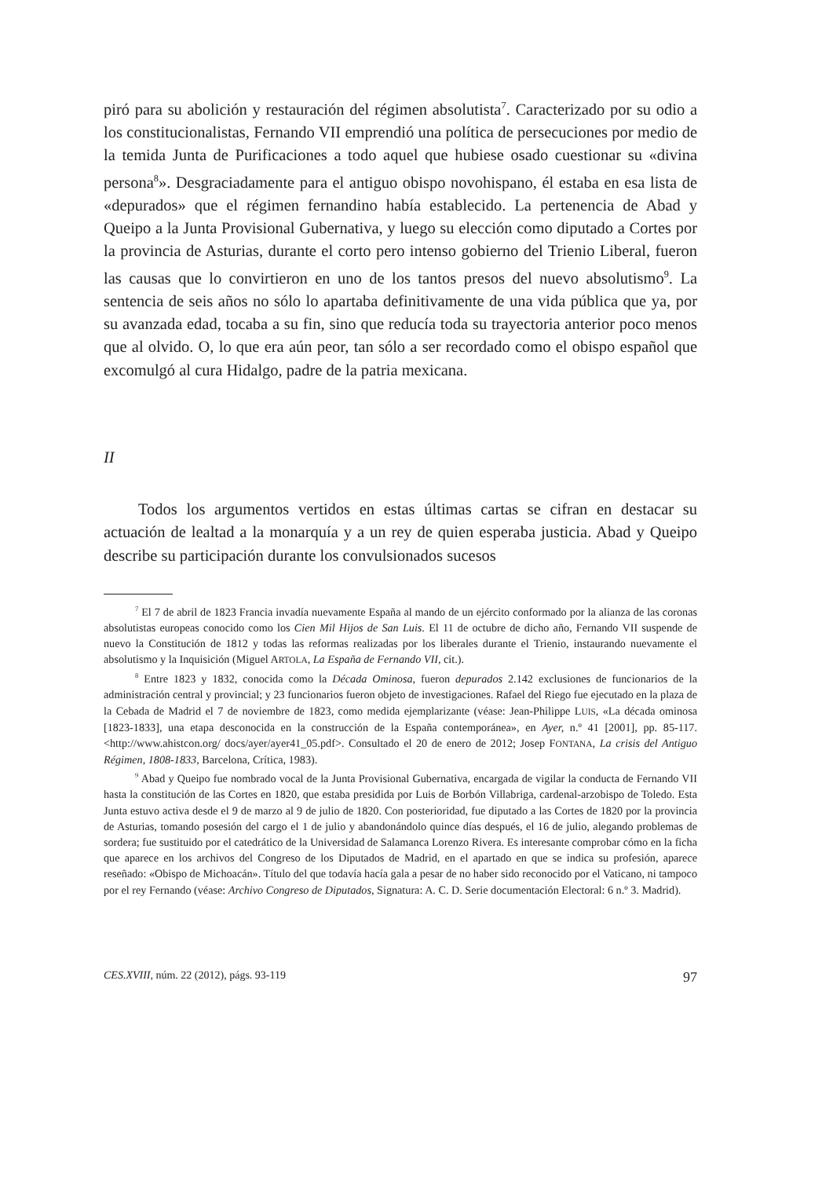piró para su abolición y restauración del régimen absolutista<sup>7</sup>. Caracterizado por su odio a los constitucionalistas, Fernando VII emprendió una política de persecuciones por medio de la temida Junta de Purificaciones a todo aquel que hubiese osado cuestionar su «divina persona<sup>8</sup>». Desgraciadamente para el antiguo obispo novohispano, él estaba en esa lista de «depurados» que el régimen fernandino había establecido. La pertenencia de Abad y Queipo a la Junta Provisional Gubernativa, y luego su elección como diputado a Cortes por la provincia de Asturias, durante el corto pero intenso gobierno del Trienio Liberal, fueron las causas que lo convirtieron en uno de los tantos presos del nuevo absolutismo<sup>9</sup>. La sentencia de seis años no sólo lo apartaba definitivamente de una vida pública que ya, por su avanzada edad, tocaba a su fin, sino que reducía toda su trayectoria anterior poco menos que al olvido. O, lo que era aún peor, tan sólo a ser recordado como el obispo español que excomulgó al cura Hidalgo, padre de la patria mexicana.
II
Todos los argumentos vertidos en estas últimas cartas se cifran en destacar su actuación de lealtad a la monarquía y a un rey de quien esperaba justicia. Abad y Queipo describe su participación durante los convulsionados sucesos
<sup>7</sup> El 7 de abril de 1823 Francia invadía nuevamente España al mando de un ejército conformado por la alianza de las coronas absolutistas europeas conocido como los Cien Mil Hijos de San Luis. El 11 de octubre de dicho año, Fernando VII suspende de nuevo la Constitución de 1812 y todas las reformas realizadas por los liberales durante el Trienio, instaurando nuevamente el absolutismo y la Inquisición (Miguel ARTOLA, La España de Fernando VII, cit.).
<sup>8</sup> Entre 1823 y 1832, conocida como la Década Ominosa, fueron depurados 2.142 exclusiones de funcionarios de la administración central y provincial; y 23 funcionarios fueron objeto de investigaciones. Rafael del Riego fue ejecutado en la plaza de la Cebada de Madrid el 7 de noviembre de 1823, como medida ejemplarizante (véase: Jean-Philippe LUIS, «La década ominosa [1823-1833], una etapa desconocida en la construcción de la España contemporánea», en Ayer, n.º 41 [2001], pp. 85-117. <http://www.ahistcon.org/ docs/ayer/ayer41_05.pdf>. Consultado el 20 de enero de 2012; Josep FONTANA, La crisis del Antiguo Régimen, 1808-1833, Barcelona, Crítica, 1983).
<sup>9</sup> Abad y Queipo fue nombrado vocal de la Junta Provisional Gubernativa, encargada de vigilar la conducta de Fernando VII hasta la constitución de las Cortes en 1820, que estaba presidida por Luis de Borbón Villabriga, cardenal-arzobispo de Toledo. Esta Junta estuvo activa desde el 9 de marzo al 9 de julio de 1820. Con posterioridad, fue diputado a las Cortes de 1820 por la provincia de Asturias, tomando posesión del cargo el 1 de julio y abandonándolo quince días después, el 16 de julio, alegando problemas de sordera; fue sustituido por el catedrático de la Universidad de Salamanca Lorenzo Rivera. Es interesante comprobar cómo en la ficha que aparece en los archivos del Congreso de los Diputados de Madrid, en el apartado en que se indica su profesión, aparece reseñado: «Obispo de Michoacán». Título del que todavía hacía gala a pesar de no haber sido reconocido por el Vaticano, ni tampoco por el rey Fernando (véase: Archivo Congreso de Diputados, Signatura: A. C. D. Serie documentación Electoral: 6 n.º 3. Madrid).
CES.XVIII, núm. 22 (2012), págs. 93-119 97